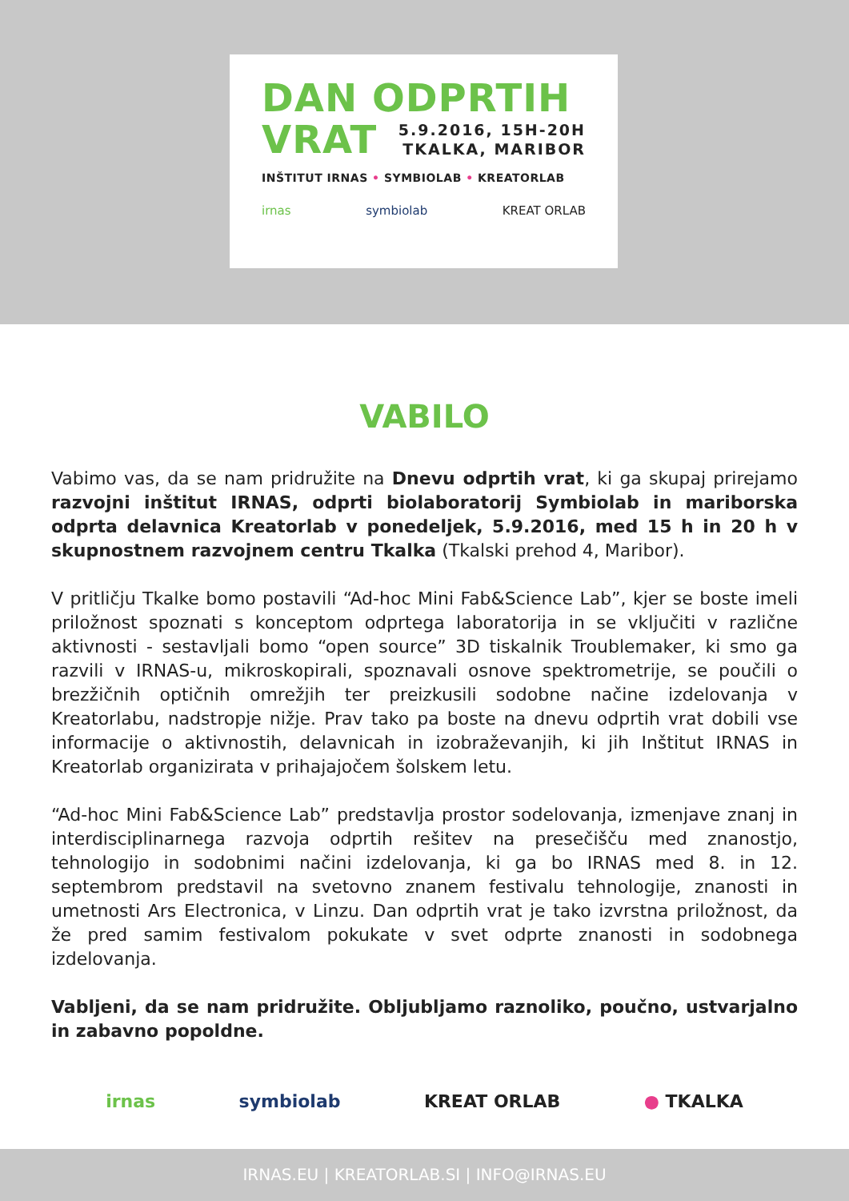DAN ODPRTIH
VRAT
5.9.2016, 15H-20H
TKALKA, MARIBOR
INŠTITUT IRNAS • SYMBIOLAB • KREATORLAB
irnas symbiolab KREAT ORLAB
VABILO
Vabimo vas, da se nam pridružite na Dnevu odprtih vrat, ki ga skupaj prirejamo razvojni inštitut IRNAS, odprti biolaboratorij Symbiolab in mariborska odprta delavnica Kreatorlab v ponedeljek, 5.9.2016, med 15 h in 20 h v skupnostnem razvojnem centru Tkalka (Tkalski prehod 4, Maribor).
V pritličju Tkalke bomo postavili “Ad-hoc Mini Fab&Science Lab”, kjer se boste imeli priložnost spoznati s konceptom odprtega laboratorija in se vključiti v različne aktivnosti - sestavljali bomo “open source” 3D tiskalnik Troublemaker, ki smo ga razvili v IRNAS-u, mikroskopirali, spoznavali osnove spektrometrije, se poučili o brezžičnih optičnih omrežjih ter preizkusili sodobne načine izdelovanja v Kreatorlabu, nadstropje nižje. Prav tako pa boste na dnevu odprtih vrat dobili vse informacije o aktivnostih, delavnicah in izobraževanjih, ki jih Inštitut IRNAS in Kreatorlab organizirata v prihajajočem šolskem letu.
“Ad-hoc Mini Fab&Science Lab” predstavlja prostor sodelovanja, izmenjave znanj in interdisciplinarnega razvoja odprtih rešitev na presečišču med znanostjo, tehnologijo in sodobnimi načini izdelovanja, ki ga bo IRNAS med 8. in 12. septembrom predstavil na svetovno znanem festivalu tehnologije, znanosti in umetnosti Ars Electronica, v Linzu. Dan odprtih vrat je tako izvrstna priložnost, da že pred samim festivalom pokukate v svet odprte znanosti in sodobnega izdelovanja.
Vabljeni, da se nam pridružite. Obljubljamo raznoliko, poučno, ustvarjalno in zabavno popoldne.
irnas symbiolab KREAT ORLAB ● TKALKA
IRNAS.EU | KREATORLAB.SI | INFO@IRNAS.EU